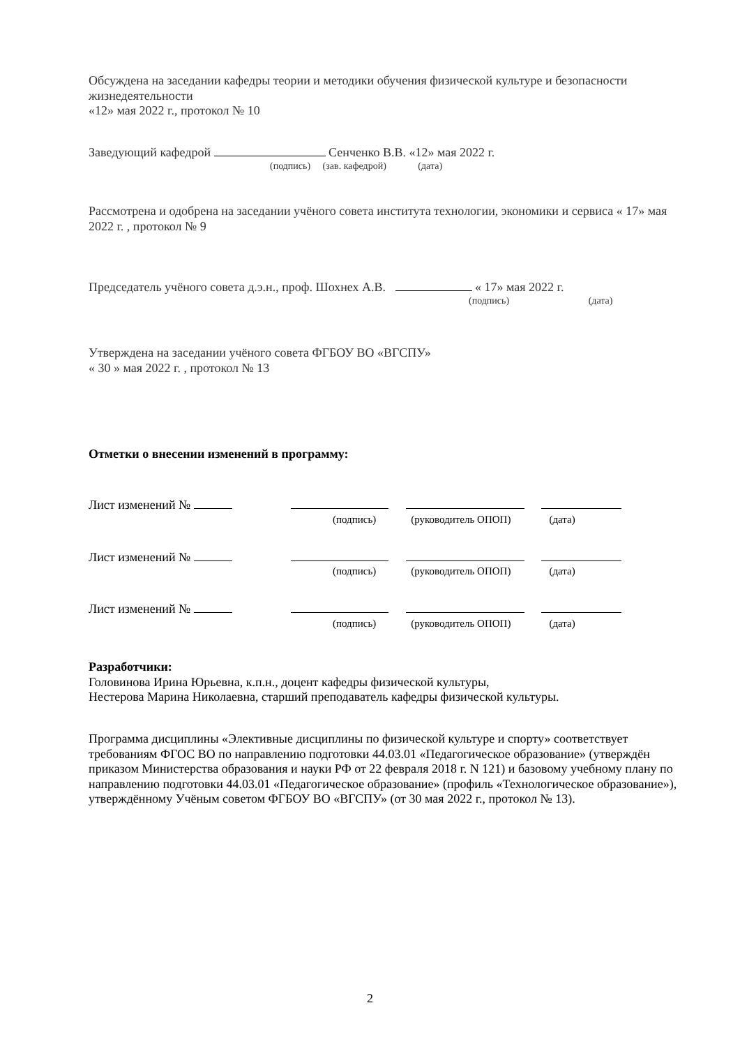Обсуждена на заседании кафедры теории и методики обучения физической культуре и безопасности жизнедеятельности
«12» мая 2022 г., протокол № 10
Заведующий кафедрой Сенченко В.В. «12» мая 2022 г.
(подпись) (зав. кафедрой) (дата)
Рассмотрена и одобрена на заседании учёного совета института технологии, экономики и сервиса « 17» мая 2022 г. , протокол № 9
Председатель учёного совета д.э.н., проф. Шохнех А.В. « 17» мая 2022 г.
(подпись) (дата)
Утверждена на заседании учёного совета ФГБОУ ВО «ВГСПУ»
« 30 » мая 2022 г. , протокол № 13
Отметки о внесении изменений в программу:
Лист изменений №
(подпись) (руководитель ОПОП) (дата)
Лист изменений №
(подпись) (руководитель ОПОП) (дата)
Лист изменений №
(подпись) (руководитель ОПОП) (дата)
Разработчики:
Головинова Ирина Юрьевна, к.п.н., доцент кафедры физической культуры,
Нестерова Марина Николаевна, старший преподаватель кафедры физической культуры.
Программа дисциплины «Элективные дисциплины по физической культуре и спорту» соответствует требованиям ФГОС ВО по направлению подготовки 44.03.01 «Педагогическое образование» (утверждён приказом Министерства образования и науки РФ от 22 февраля 2018 г. N 121) и базовому учебному плану по направлению подготовки 44.03.01 «Педагогическое образование» (профиль «Технологическое образование»), утверждённому Учёным советом ФГБОУ ВО «ВГСПУ» (от 30 мая 2022 г., протокол № 13).
2